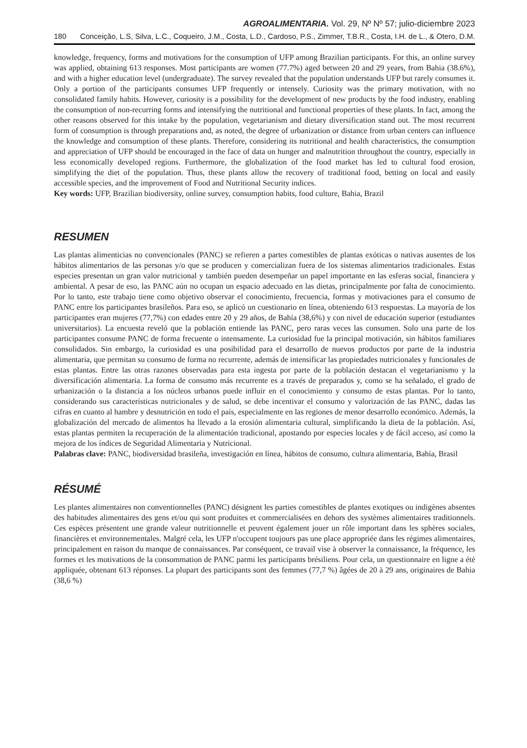AGROALIMENTARIA. Vol. 29, Nº Nº 57; julio-diciembre 2023
180 Conceição, L.S, Silva, L.C., Coqueiro, J.M., Costa, L.D., Cardoso, P.S., Zimmer, T.B.R., Costa, I.H. de L., & Otero, D.M.
knowledge, frequency, forms and motivations for the consumption of UFP among Brazilian participants. For this, an online survey was applied, obtaining 613 responses. Most participants are women (77.7%) aged between 20 and 29 years, from Bahia (38.6%), and with a higher education level (undergraduate). The survey revealed that the population understands UFP but rarely consumes it. Only a portion of the participants consumes UFP frequently or intensely. Curiosity was the primary motivation, with no consolidated family habits. However, curiosity is a possibility for the development of new products by the food industry, enabling the consumption of non-recurring forms and intensifying the nutritional and functional properties of these plants. In fact, among the other reasons observed for this intake by the population, vegetarianism and dietary diversification stand out. The most recurrent form of consumption is through preparations and, as noted, the degree of urbanization or distance from urban centers can influence the knowledge and consumption of these plants. Therefore, considering its nutritional and health characteristics, the consumption and appreciation of UFP should be encouraged in the face of data on hunger and malnutrition throughout the country, especially in less economically developed regions. Furthermore, the globalization of the food market has led to cultural food erosion, simplifying the diet of the population. Thus, these plants allow the recovery of traditional food, betting on local and easily accessible species, and the improvement of Food and Nutritional Security indices.
Key words: UFP, Brazilian biodiversity, online survey, consumption habits, food culture, Bahia, Brazil
RESUMEN
Las plantas alimenticias no convencionales (PANC) se refieren a partes comestibles de plantas exóticas o nativas ausentes de los hábitos alimentarios de las personas y/o que se producen y comercializan fuera de los sistemas alimentarios tradicionales. Estas especies presentan un gran valor nutricional y también pueden desempeñar un papel importante en las esferas social, financiera y ambiental. A pesar de eso, las PANC aún no ocupan un espacio adecuado en las dietas, principalmente por falta de conocimiento. Por lo tanto, este trabajo tiene como objetivo observar el conocimiento, frecuencia, formas y motivaciones para el consumo de PANC entre los participantes brasileños. Para eso, se aplicó un cuestionario en línea, obteniendo 613 respuestas. La mayoría de los participantes eran mujeres (77,7%) con edades entre 20 y 29 años, de Bahía (38,6%) y con nivel de educación superior (estudiantes universitarios). La encuesta reveló que la población entiende las PANC, pero raras veces las consumen. Solo una parte de los participantes consume PANC de forma frecuente o intensamente. La curiosidad fue la principal motivación, sin hábitos familiares consolidados. Sin embargo, la curiosidad es una posibilidad para el desarrollo de nuevos productos por parte de la industria alimentaria, que permitan su consumo de forma no recurrente, además de intensificar las propiedades nutricionales y funcionales de estas plantas. Entre las otras razones observadas para esta ingesta por parte de la población destacan el vegetarianismo y la diversificación alimentaria. La forma de consumo más recurrente es a través de preparados y, como se ha señalado, el grado de urbanización o la distancia a los núcleos urbanos puede influir en el conocimiento y consumo de estas plantas. Por lo tanto, considerando sus características nutricionales y de salud, se debe incentivar el consumo y valorización de las PANC, dadas las cifras en cuanto al hambre y desnutrición en todo el país, especialmente en las regiones de menor desarrollo económico. Además, la globalización del mercado de alimentos ha llevado a la erosión alimentaria cultural, simplificando la dieta de la población. Así, estas plantas permiten la recuperación de la alimentación tradicional, apostando por especies locales y de fácil acceso, así como la mejora de los índices de Seguridad Alimentaria y Nutricional.
Palabras clave: PANC, biodiversidad brasileña, investigación en línea, hábitos de consumo, cultura alimentaria, Bahía, Brasil
RÉSUMÉ
Les plantes alimentaires non conventionnelles (PANC) désignent les parties comestibles de plantes exotiques ou indigènes absentes des habitudes alimentaires des gens et/ou qui sont produites et commercialisées en dehors des systèmes alimentaires traditionnels. Ces espèces présentent une grande valeur nutritionnelle et peuvent également jouer un rôle important dans les sphères sociales, financières et environnementales. Malgré cela, les UFP n'occupent toujours pas une place appropriée dans les régimes alimentaires, principalement en raison du manque de connaissances. Par conséquent, ce travail vise à observer la connaissance, la fréquence, les formes et les motivations de la consommation de PANC parmi les participants brésiliens. Pour cela, un questionnaire en ligne a été appliquée, obtenant 613 réponses. La plupart des participants sont des femmes (77,7 %) âgées de 20 à 29 ans, originaires de Bahia (38,6 %)